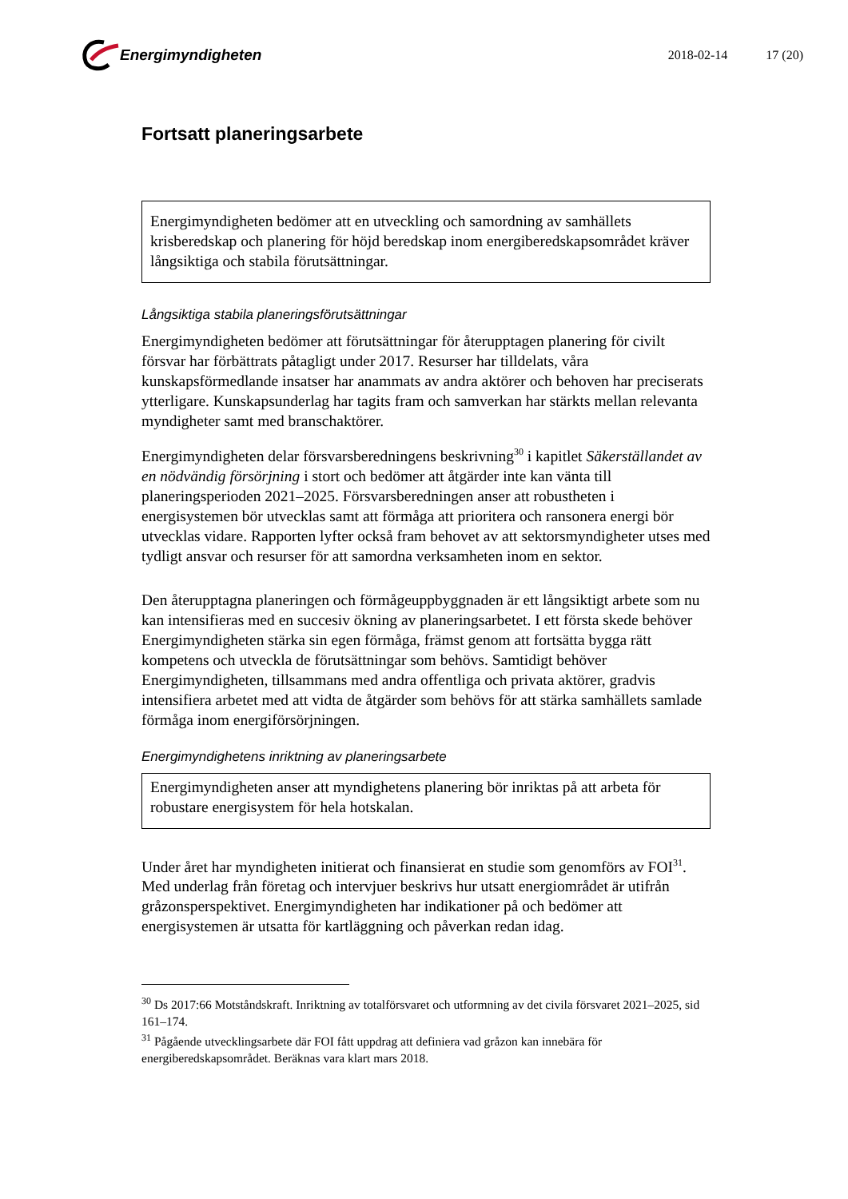Energimyndigheten
2018-02-14 17 (20)
Fortsatt planeringsarbete
Energimyndigheten bedömer att en utveckling och samordning av samhällets krisberedskap och planering för höjd beredskap inom energiberedskapsområdet kräver långsiktiga och stabila förutsättningar.
Långsiktiga stabila planeringsförutsättningar
Energimyndigheten bedömer att förutsättningar för återupptagen planering för civilt försvar har förbättrats påtagligt under 2017. Resurser har tilldelats, våra kunskapsförmedlande insatser har anammats av andra aktörer och behoven har preciserats ytterligare. Kunskapsunderlag har tagits fram och samverkan har stärkts mellan relevanta myndigheter samt med branschaktörer.
Energimyndigheten delar försvarsberedningens beskrivning<sup>30</sup> i kapitlet Säkerställandet av en nödvändig försörjning i stort och bedömer att åtgärder inte kan vänta till planeringsperioden 2021–2025. Försvarsberedningen anser att robustheten i energisystemen bör utvecklas samt att förmåga att prioritera och ransonera energi bör utvecklas vidare. Rapporten lyfter också fram behovet av att sektorsmyndigheter utses med tydligt ansvar och resurser för att samordna verksamheten inom en sektor.
Den återupptagna planeringen och förmågeuppbyggnaden är ett långsiktigt arbete som nu kan intensifieras med en succesiv ökning av planeringsarbetet. I ett första skede behöver Energimyndigheten stärka sin egen förmåga, främst genom att fortsätta bygga rätt kompetens och utveckla de förutsättningar som behövs. Samtidigt behöver Energimyndigheten, tillsammans med andra offentliga och privata aktörer, gradvis intensifiera arbetet med att vidta de åtgärder som behövs för att stärka samhällets samlade förmåga inom energiförsörjningen.
Energimyndighetens inriktning av planeringsarbete
Energimyndigheten anser att myndighetens planering bör inriktas på att arbeta för robustare energisystem för hela hotskalan.
Under året har myndigheten initierat och finansierat en studie som genomförs av FOI<sup>31</sup>. Med underlag från företag och intervjuer beskrivs hur utsatt energiområdet är utifrån gråzonsperspektivet. Energimyndigheten har indikationer på och bedömer att energisystemen är utsatta för kartläggning och påverkan redan idag.
<sup>30</sup> Ds 2017:66 Motståndskraft. Inriktning av totalförsvaret och utformning av det civila försvaret 2021–2025, sid 161–174.
<sup>31</sup> Pågående utvecklingsarbete där FOI fått uppdrag att definiera vad gråzon kan innebära för energiberedskapsområdet. Beräknas vara klart mars 2018.